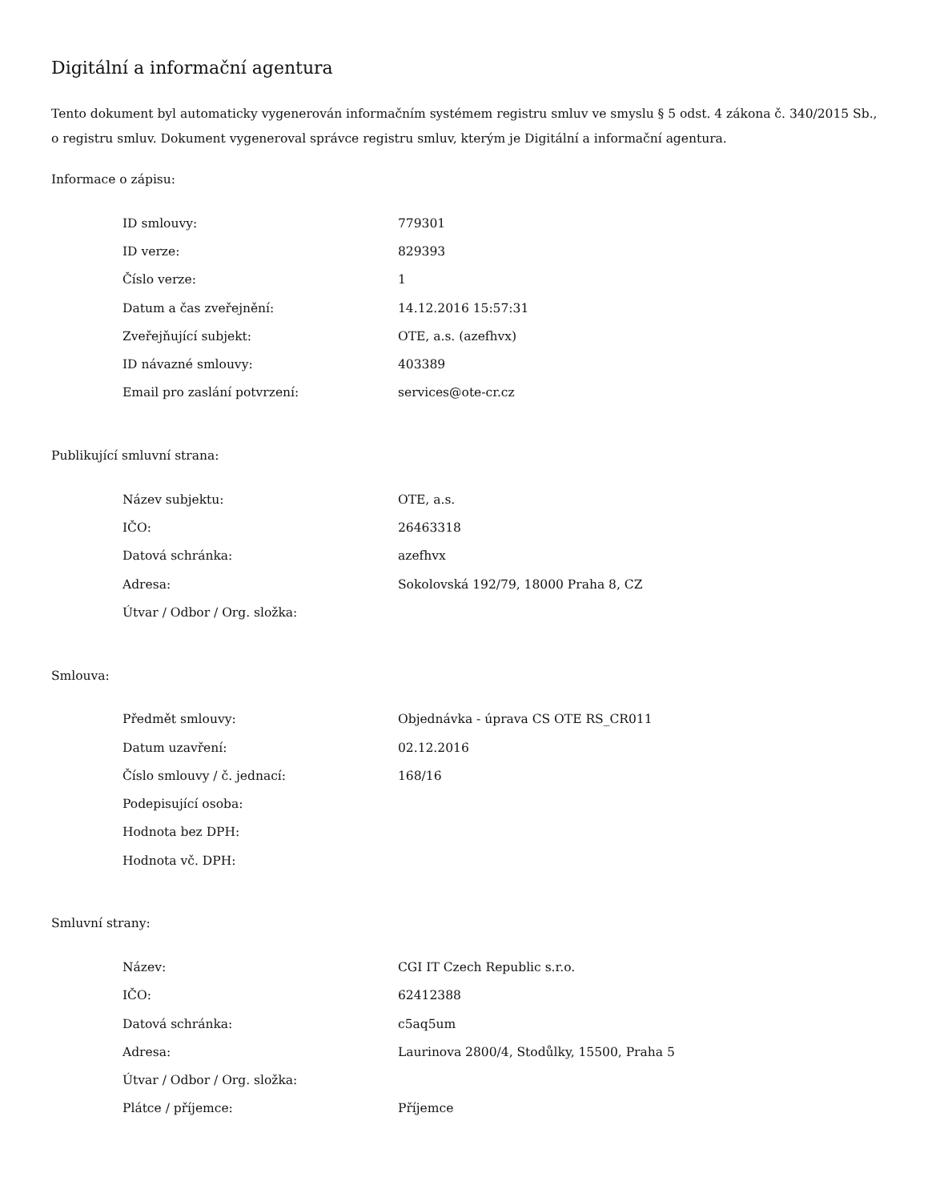Digitální a informační agentura
Tento dokument byl automaticky vygenerován informačním systémem registru smluv ve smyslu § 5 odst. 4 zákona č. 340/2015 Sb., o registru smluv. Dokument vygeneroval správce registru smluv, kterým je Digitální a informační agentura.
Informace o zápisu:
| ID smlouvy: | 779301 |
| ID verze: | 829393 |
| Číslo verze: | 1 |
| Datum a čas zveřejnění: | 14.12.2016 15:57:31 |
| Zveřejňující subjekt: | OTE, a.s. (azefhvx) |
| ID návazné smlouvy: | 403389 |
| Email pro zaslání potvrzení: | services@ote-cr.cz |
Publikující smluvní strana:
| Název subjektu: | OTE, a.s. |
| IČO: | 26463318 |
| Datová schránka: | azefhvx |
| Adresa: | Sokolovská 192/79, 18000 Praha 8, CZ |
| Útvar / Odbor / Org. složka: | |
Smlouva:
| Předmět smlouvy: | Objednávka - úprava CS OTE RS_CR011 |
| Datum uzavření: | 02.12.2016 |
| Číslo smlouvy / č. jednací: | 168/16 |
| Podepisující osoba: | |
| Hodnota bez DPH: | |
| Hodnota vč. DPH: | |
Smluvní strany:
| Název: | CGI IT Czech Republic s.r.o. |
| IČO: | 62412388 |
| Datová schránka: | c5aq5um |
| Adresa: | Laurinova 2800/4, Stodůlky, 15500, Praha 5 |
| Útvar / Odbor / Org. složka: | |
| Plátce / příjemce: | Příjemce |